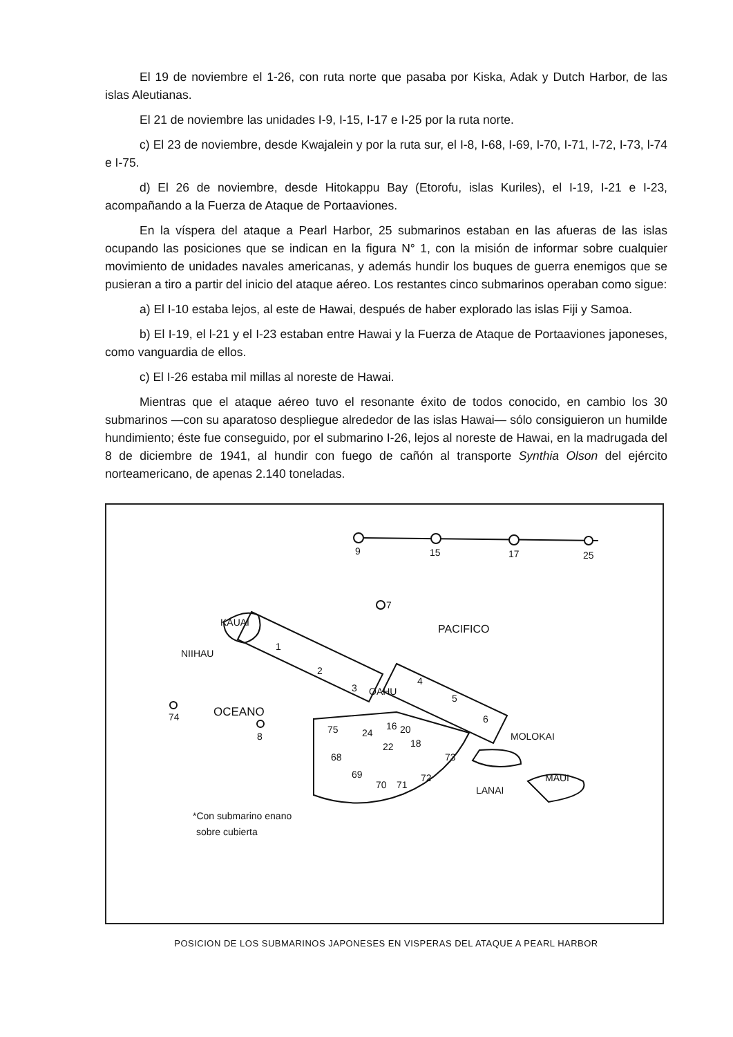El 19 de noviembre el 1-26, con ruta norte que pasaba por Kiska, Adak y Dutch Harbor, de las islas Aleutianas.
El 21 de noviembre las unidades I-9, I-15, I-17 e I-25 por la ruta norte.
c) El 23 de noviembre, desde Kwajalein y por la ruta sur, el I-8, I-68, I-69, I-70, I-71, I-72, I-73, l-74 e I-75.
d) El 26 de noviembre, desde Hitokappu Bay (Etorofu, islas Kuriles), el I-19, I-21 e I-23, acompañando a la Fuerza de Ataque de Portaaviones.
En la víspera del ataque a Pearl Harbor, 25 submarinos estaban en las afueras de las islas ocupando las posiciones que se indican en la figura N° 1, con la misión de informar sobre cualquier movimiento de unidades navales americanas, y además hundir los buques de guerra enemigos que se pusieran a tiro a partir del inicio del ataque aéreo. Los restantes cinco submarinos operaban como sigue:
a) El I-10 estaba lejos, al este de Hawai, después de haber explorado las islas Fiji y Samoa.
b) El I-19, el l-21 y el I-23 estaban entre Hawai y la Fuerza de Ataque de Portaaviones japoneses, como vanguardia de ellos.
c) El I-26 estaba mil millas al noreste de Hawai.
Mientras que el ataque aéreo tuvo el resonante éxito de todos conocido, en cambio los 30 submarinos —con su aparatoso despliegue alrededor de las islas Hawai— sólo consiguieron un humilde hundimiento; éste fue conseguido, por el submarino I-26, lejos al noreste de Hawai, en la madrugada del 8 de diciembre de 1941, al hundir con fuego de cañón al transporte Synthia Olson del ejército norteamericano, de apenas 2.140 toneladas.
9
15
17
25
7
PACIFICO
KAUAI
NIIHAU
74
OCEANO
8
1
2
3
OAHU
4
5
6
MOLOKAI
LANAI
MAUI
75
24
16
20
68
22
18
73
69
70
71
72
*Con submarino enano
sobre cubierta
POSICION DE LOS SUBMARINOS JAPONESES EN VISPERAS DEL ATAQUE A PEARL HARBOR